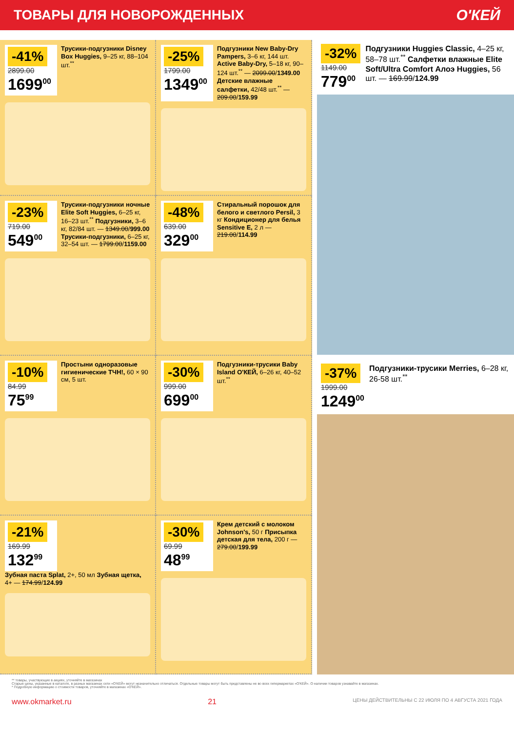ТОВАРЫ ДЛЯ НОВОРОЖДЕННЫХ О'КЕЙ
-41%
2899.00
1699<sup>00</sup>
Трусики-подгузники Disney Box Huggies, 9–25 кг, 88–104 шт.<sup>**</sup>
-25%
1799.00
1349<sup>00</sup>
Подгузники New Baby-Dry Pampers, 3–6 кг, 144 шт. Active Baby-Dry, 5–18 кг, 90–124 шт.<sup>**</sup> — 2099.00/1349.00 Детские влажные салфетки, 42/48 шт.<sup>**</sup> — 209.00/159.99
-23%
719.00
549<sup>00</sup>
Трусики-подгузники ночные Elite Soft Huggies, 6–25 кг, 16–23 шт.<sup>**</sup> Подгузники, 3–6 кг, 82/84 шт. — 1349.00/999.00 Трусики-подгузники, 6–25 кг, 32–54 шт. — 1799.00/1159.00
-48%
639.00
329<sup>00</sup>
Стиральный порошок для белого и светлого Persil, 3 кг Кондиционер для белья Sensitive E, 2 л — 219.00/114.99
-10%
84.99
75<sup>99</sup>
Простыни одноразовые гигиенические ТЧН!, 60 × 90 см, 5 шт.
-30%
999.00
699<sup>00</sup>
Подгузники-трусики Baby Island О'КЕЙ, 6–26 кг, 40–52 шт.<sup>**</sup>
-21%
169.99
132<sup>99</sup>
Зубная паста Splat, 2+, 50 мл Зубная щетка, 4+ — 174.99/124.99
-30%
69.99
48<sup>99</sup>
Крем детский с молоком Johnson's, 50 г Присыпка детская для тела, 200 г — 279.00/199.99
-32%
1149.00
779<sup>00</sup>
Подгузники Huggies Classic, 4–25 кг, 58–78 шт.<sup>**</sup> Салфетки влажные Elite Soft/Ultra Comfort Алоэ Huggies, 56 шт. — 169.99/124.99
-37%
1999.00
1249<sup>00</sup>
Подгузники-трусики Merries, 6–28 кг, 26-58 шт.<sup>**</sup>
** товары, участвующие в акциях, уточняйте в магазинах
Старые цены, указанные в каталоге, в разных магазинах сети «О'КЕЙ» могут незначительно отличаться. Отдельные товары могут быть представлены не во всех гипермаркетах «О'КЕЙ». О наличии товаров узнавайте в магазинах.
* Подробную информацию о стоимости товаров, уточняйте в магазинах «О'КЕЙ».
www.okmarket.ru 21 ЦЕНЫ ДЕЙСТВИТЕЛЬНЫ С 22 ИЮЛЯ ПО 4 АВГУСТА 2021 ГОДА